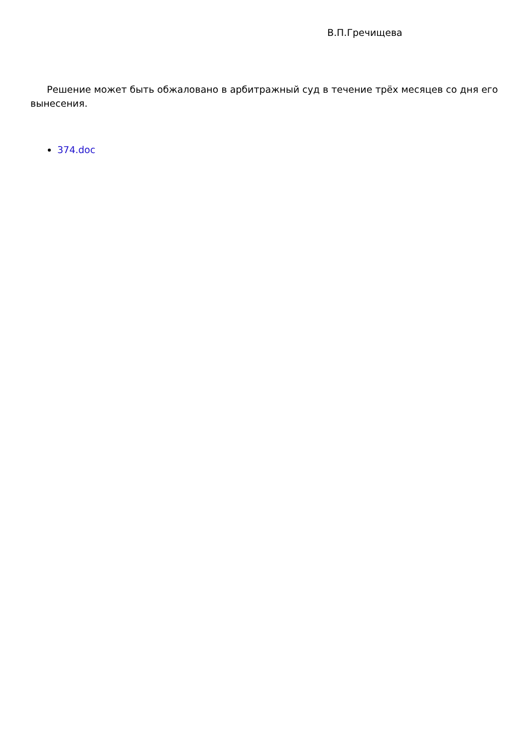В.П.Гречищева
Решение может быть обжаловано в арбитражный суд в течение трёх месяцев со дня его вынесения.
374.doc